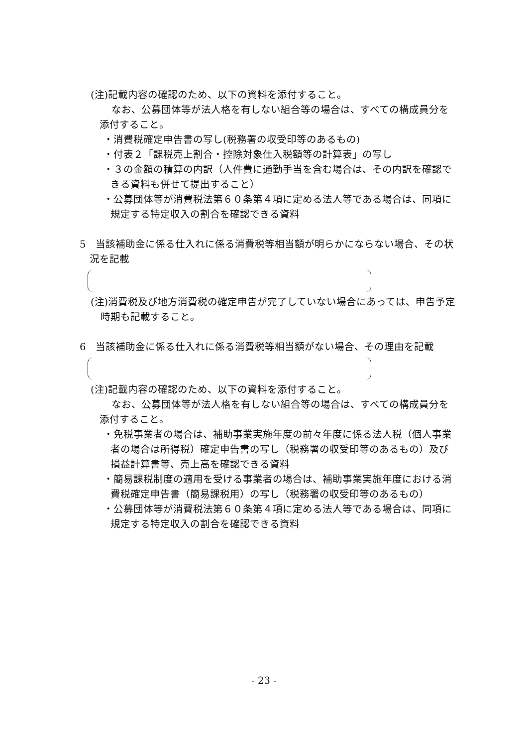(注)記載内容の確認のため、以下の資料を添付すること。
なお、公募団体等が法人格を有しない組合等の場合は、すべての構成員分を添付すること。
・消費税確定申告書の写し(税務署の収受印等のあるもの)
・付表２「課税売上割合・控除対象仕入税額等の計算表」の写し
・３の金額の積算の内訳（人件費に通勤手当を含む場合は、その内訳を確認できる資料も併せて提出すること）
・公募団体等が消費税法第６０条第４項に定める法人等である場合は、同項に規定する特定収入の割合を確認できる資料
5　当該補助金に係る仕入れに係る消費税等相当額が明らかにならない場合、その状況を記載
(注)消費税及び地方消費税の確定申告が完了していない場合にあっては、申告予定時期も記載すること。
6　当該補助金に係る仕入れに係る消費税等相当額がない場合、その理由を記載
(注)記載内容の確認のため、以下の資料を添付すること。
なお、公募団体等が法人格を有しない組合等の場合は、すべての構成員分を添付すること。
・免税事業者の場合は、補助事業実施年度の前々年度に係る法人税（個人事業者の場合は所得税）確定申告書の写し（税務署の収受印等のあるもの）及び損益計算書等、売上高を確認できる資料
・簡易課税制度の適用を受ける事業者の場合は、補助事業実施年度における消費税確定申告書（簡易課税用）の写し（税務署の収受印等のあるもの）
・公募団体等が消費税法第６０条第４項に定める法人等である場合は、同項に規定する特定収入の割合を確認できる資料
- 23 -